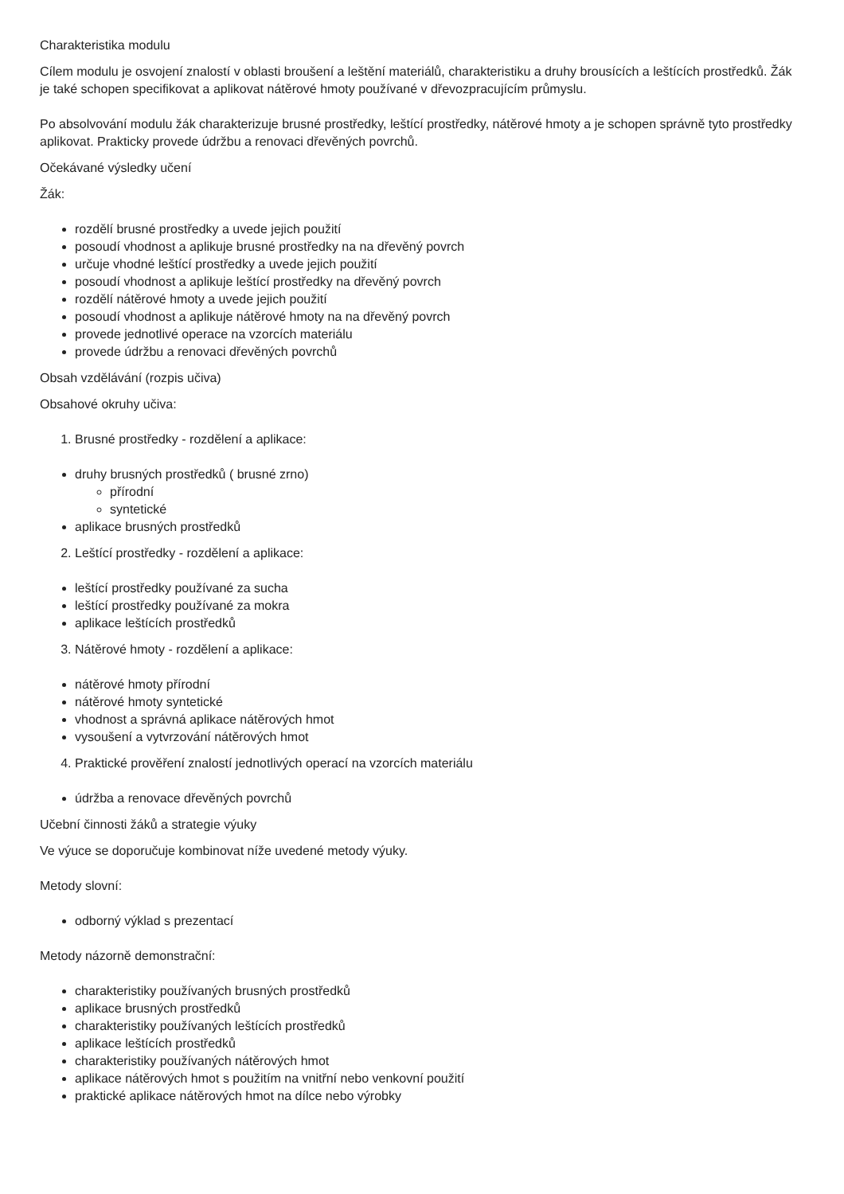Charakteristika modulu
Cílem modulu je osvojení znalostí v oblasti broušení a leštění materiálů, charakteristiku a druhy brousících a leštících prostředků. Žák je také schopen specifikovat a aplikovat nátěrové hmoty používané v dřevozpracujícím průmyslu.
Po absolvování modulu žák charakterizuje brusné prostředky, leštící prostředky, nátěrové hmoty a je schopen správně tyto prostředky aplikovat. Prakticky provede údržbu a renovaci dřevěných povrchů.
Očekávané výsledky učení
Žák:
rozdělí brusné prostředky a uvede jejich použití
posoudí vhodnost a aplikuje brusné prostředky na na dřevěný povrch
určuje vhodné leštící prostředky a uvede jejich použití
posoudí vhodnost a aplikuje leštící prostředky na dřevěný povrch
rozdělí nátěrové hmoty a uvede jejich použití
posoudí vhodnost a aplikuje nátěrové hmoty na na dřevěný povrch
provede jednotlivé operace na vzorcích materiálu
provede údržbu a renovaci dřevěných povrchů
Obsah vzdělávání (rozpis učiva)
Obsahové okruhy učiva:
1. Brusné prostředky - rozdělení a aplikace:
druhy brusných prostředků ( brusné zrno)
přírodní
syntetické
aplikace brusných prostředků
2. Leštící prostředky - rozdělení a aplikace:
leštící prostředky používané za sucha
leštící prostředky používané za mokra
aplikace leštících prostředků
3. Nátěrové hmoty - rozdělení a aplikace:
nátěrové hmoty přírodní
nátěrové hmoty syntetické
vhodnost a správná aplikace nátěrových hmot
vysoušení a vytvrzování nátěrových hmot
4. Praktické prověření znalostí jednotlivých operací na vzorcích materiálu
údržba a renovace dřevěných povrchů
Učební činnosti žáků a strategie výuky
Ve výuce se doporučuje kombinovat níže uvedené metody výuky.
Metody slovní:
odborný výklad s prezentací
Metody názorně demonstrační:
charakteristiky používaných brusných prostředků
aplikace brusných prostředků
charakteristiky používaných leštících prostředků
aplikace leštících prostředků
charakteristiky používaných nátěrových hmot
aplikace nátěrových hmot s použitím na vnitřní nebo venkovní použití
praktické aplikace nátěrových hmot na dílce nebo výrobky